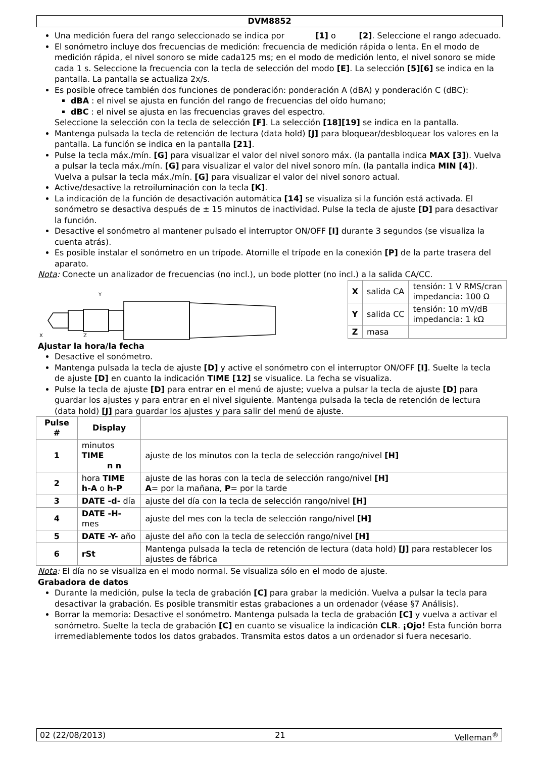DVM8852
Una medición fuera del rango seleccionado se indica por [1] o [2]. Seleccione el rango adecuado.
El sonómetro incluye dos frecuencias de medición: frecuencia de medición rápida o lenta. En el modo de medición rápida, el nivel sonoro se mide cada125 ms; en el modo de medición lento, el nivel sonoro se mide cada 1 s. Seleccione la frecuencia con la tecla de selección del modo [E]. La selección [5][6] se indica en la pantalla. La pantalla se actualiza 2x/s.
Es posible ofrece también dos funciones de ponderación: ponderación A (dBA) y ponderación C (dBC):
dBA : el nivel se ajusta en función del rango de frecuencias del oído humano;
dBC : el nivel se ajusta en las frecuencias graves del espectro.
Seleccione la selección con la tecla de selección [F]. La selección [18][19] se indica en la pantalla.
Mantenga pulsada la tecla de retención de lectura (data hold) [J] para bloquear/desbloquear los valores en la pantalla. La función se indica en la pantalla [21].
Pulse la tecla máx./mín. [G] para visualizar el valor del nivel sonoro máx. (la pantalla indica MAX [3]). Vuelva a pulsar la tecla máx./mín. [G] para visualizar el valor del nivel sonoro mín. (la pantalla indica MIN [4]). Vuelva a pulsar la tecla máx./mín. [G] para visualizar el valor del nivel sonoro actual.
Active/desactive la retroiluminación con la tecla [K].
La indicación de la función de desactivación automática [14] se visualiza si la función está activada. El sonómetro se desactiva después de ± 15 minutos de inactividad. Pulse la tecla de ajuste [D] para desactivar la función.
Desactive el sonómetro al mantener pulsado el interruptor ON/OFF [I] durante 3 segundos (se visualiza la cuenta atrás).
Es posible instalar el sonómetro en un trípode. Atornille el trípode en la conexión [P] de la parte trasera del aparato.
Nota: Conecte un analizador de frecuencias (no incl.), un bode plotter (no incl.) a la salida CA/CC.
Y
X
Z
| X | salida CA | tensión: 1 V RMS/cran impedancia: 100 Ω |
| Y | salida CC | tensión: 10 mV/dB impedancia: 1 kΩ |
| Z | masa | |
Ajustar la hora/la fecha
Desactive el sonómetro.
Mantenga pulsada la tecla de ajuste [D] y active el sonómetro con el interruptor ON/OFF [I]. Suelte la tecla de ajuste [D] en cuanto la indicación TIME [12] se visualice. La fecha se visualiza.
Pulse la tecla de ajuste [D] para entrar en el menú de ajuste; vuelva a pulsar la tecla de ajuste [D] para guardar los ajustes y para entrar en el nivel siguiente. Mantenga pulsada la tecla de retención de lectura (data hold) [J] para guardar los ajustes y para salir del menú de ajuste.
| Pulse # | Display | |
| --- | --- | --- |
| 1 | minutos TIME n n | ajuste de los minutos con la tecla de selección rango/nivel [H] |
| 2 | hora TIME h-A o h-P | ajuste de las horas con la tecla de selección rango/nivel [H] A = por la mañana, P = por la tarde |
| 3 | DATE -d- día | ajuste del día con la tecla de selección rango/nivel [H] |
| 4 | DATE -H- mes | ajuste del mes con la tecla de selección rango/nivel [H] |
| 5 | DATE -Y- año | ajuste del año con la tecla de selección rango/nivel [H] |
| 6 | rSt | Mantenga pulsada la tecla de retención de lectura (data hold) [J] para restablecer los ajustes de fábrica |
Nota: El día no se visualiza en el modo normal. Se visualiza sólo en el modo de ajuste.
Grabadora de datos
Durante la medición, pulse la tecla de grabación [C] para grabar la medición. Vuelva a pulsar la tecla para desactivar la grabación. Es posible transmitir estas grabaciones a un ordenador (véase §7 Análisis).
Borrar la memoria: Desactive el sonómetro. Mantenga pulsada la tecla de grabación [C] y vuelva a activar el sonómetro. Suelte la tecla de grabación [C] en cuanto se visualice la indicación CLR. ¡Ojo! Esta función borra irremediablemente todos los datos grabados. Transmita estos datos a un ordenador si fuera necesario.
02 (22/08/2013) 21 Velleman<sup>®</sup>